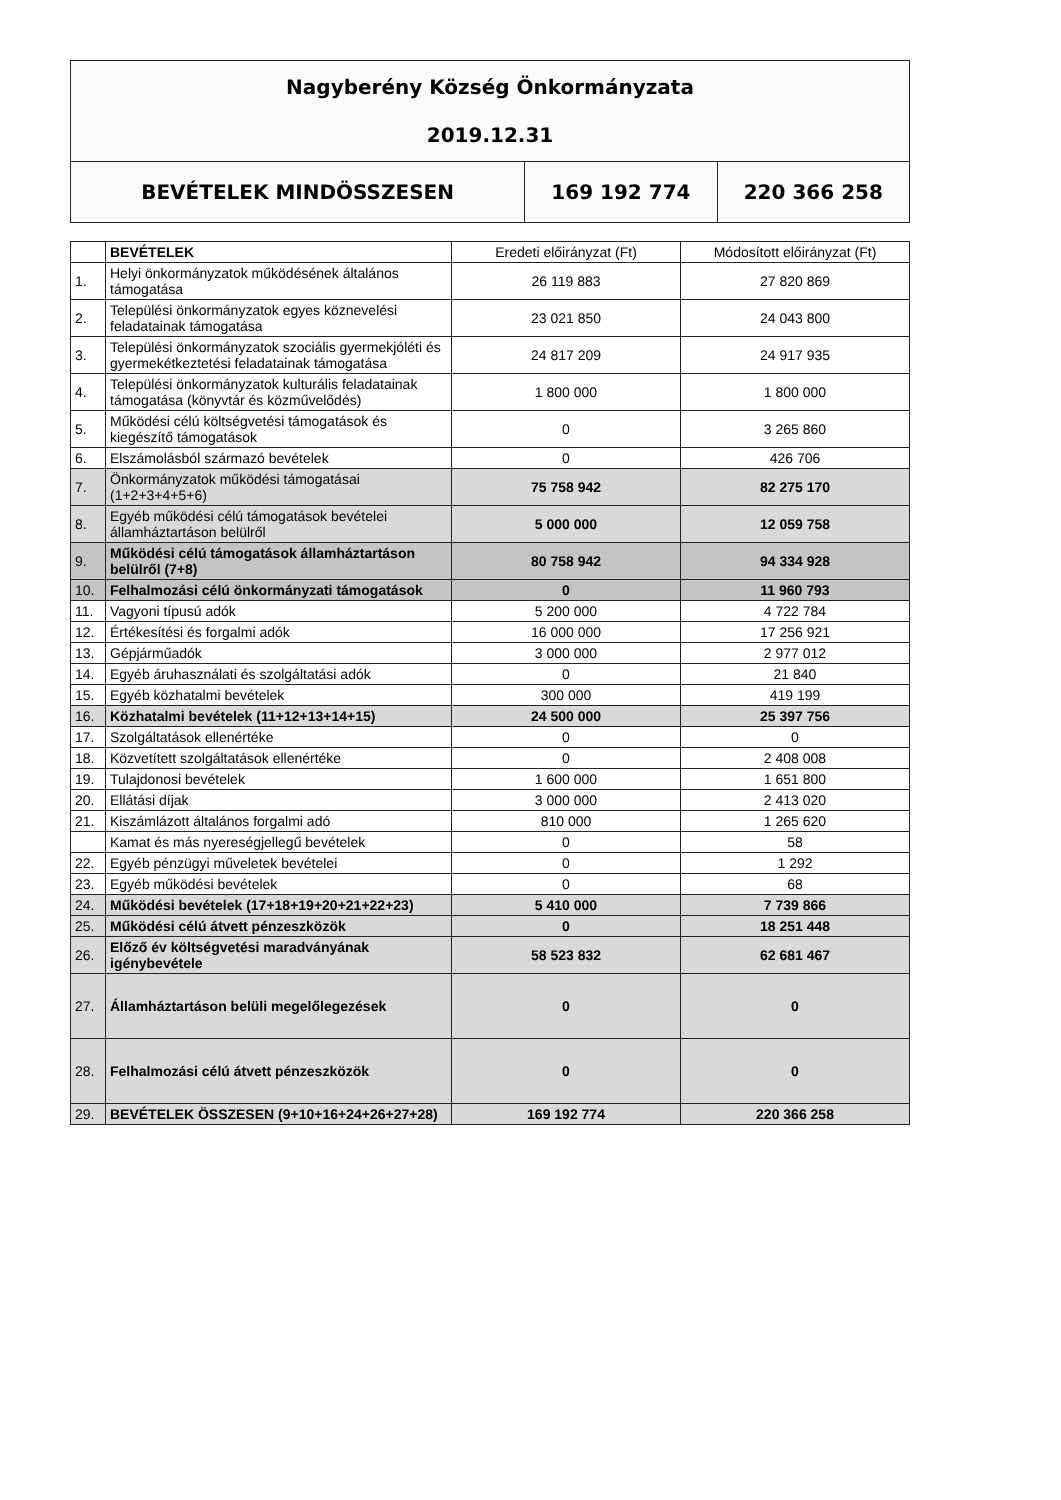| Nagyberény Község Önkormányzata 2019.12.31 | | |
| BEVÉTELEK MINDÖSSZESEN | 169 192 774 | 220 366 258 |
| | BEVÉTELEK | Eredeti előirányzat (Ft) | Módosított előirányzat (Ft) |
| --- | --- | --- | --- |
| 1. | Helyi önkormányzatok működésének általános támogatása | 26 119 883 | 27 820 869 |
| 2. | Települési önkormányzatok egyes köznevelési feladatainak támogatása | 23 021 850 | 24 043 800 |
| 3. | Települési önkormányzatok szociális gyermekjóléti és gyermekétkeztetési feladatainak támogatása | 24 817 209 | 24 917 935 |
| 4. | Települési önkormányzatok kulturális feladatainak támogatása (könyvtár és közművelődés) | 1 800 000 | 1 800 000 |
| 5. | Működési célú költségvetési támogatások és kiegészítő támogatások | 0 | 3 265 860 |
| 6. | Elszámolásból származó bevételek | 0 | 426 706 |
| 7. | Önkormányzatok működési támogatásai (1+2+3+4+5+6) | 75 758 942 | 82 275 170 |
| 8. | Egyéb működési célú támogatások bevételei államháztartáson belülről | 5 000 000 | 12 059 758 |
| 9. | Működési célú támogatások államháztartáson belülről (7+8) | 80 758 942 | 94 334 928 |
| 10. | Felhalmozási célú önkormányzati támogatások | 0 | 11 960 793 |
| 11. | Vagyoni típusú adók | 5 200 000 | 4 722 784 |
| 12. | Értékesítési és forgalmi adók | 16 000 000 | 17 256 921 |
| 13. | Gépjárműadók | 3 000 000 | 2 977 012 |
| 14. | Egyéb áruhasználati és szolgáltatási adók | 0 | 21 840 |
| 15. | Egyéb közhatalmi bevételek | 300 000 | 419 199 |
| 16. | Közhatalmi bevételek (11+12+13+14+15) | 24 500 000 | 25 397 756 |
| 17. | Szolgáltatások ellenértéke | 0 | 0 |
| 18. | Közvetített szolgáltatások ellenértéke | 0 | 2 408 008 |
| 19. | Tulajdonosi bevételek | 1 600 000 | 1 651 800 |
| 20. | Ellátási díjak | 3 000 000 | 2 413 020 |
| 21. | Kiszámlázott általános forgalmi adó | 810 000 | 1 265 620 |
| | Kamat és más nyereségjellegű bevételek | 0 | 58 |
| 22. | Egyéb pénzügyi műveletek bevételei | 0 | 1 292 |
| 23. | Egyéb működési bevételek | 0 | 68 |
| 24. | Működési bevételek (17+18+19+20+21+22+23) | 5 410 000 | 7 739 866 |
| 25. | Működési célú átvett pénzeszközök | 0 | 18 251 448 |
| 26. | Előző év költségvetési maradványának igénybevétele | 58 523 832 | 62 681 467 |
| 27. | Államháztartáson belüli megelőlegezések | 0 | 0 |
| 28. | Felhalmozási célú átvett pénzeszközök | 0 | 0 |
| 29. | BEVÉTELEK ÖSSZESEN (9+10+16+24+26+27+28) | 169 192 774 | 220 366 258 |